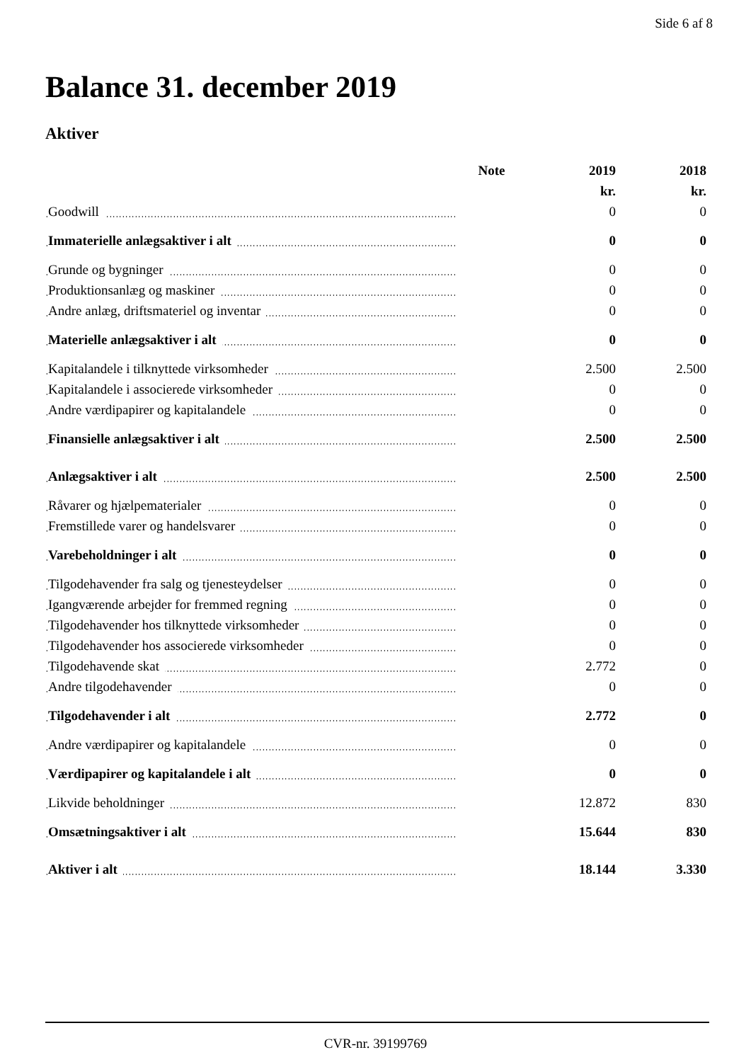Side 6 af 8
Balance 31. december 2019
Aktiver
| | Note | 2019 | 2018 |
| --- | --- | --- | --- |
| | | kr. | kr. |
| Goodwill | | 0 | 0 |
| Immaterielle anlægsaktiver i alt | | 0 | 0 |
| Grunde og bygninger | | 0 | 0 |
| Produktionsanlæg og maskiner | | 0 | 0 |
| Andre anlæg, driftsmateriel og inventar | | 0 | 0 |
| Materielle anlægsaktiver i alt | | 0 | 0 |
| Kapitalandele i tilknyttede virksomheder | | 2.500 | 2.500 |
| Kapitalandele i associerede virksomheder | | 0 | 0 |
| Andre værdipapirer og kapitalandele | | 0 | 0 |
| Finansielle anlægsaktiver i alt | | 2.500 | 2.500 |
| Anlægsaktiver i alt | | 2.500 | 2.500 |
| Råvarer og hjælpematerialer | | 0 | 0 |
| Fremstillede varer og handelsvarer | | 0 | 0 |
| Varebeholdninger i alt | | 0 | 0 |
| Tilgodehavender fra salg og tjenesteydelser | | 0 | 0 |
| Igangværende arbejder for fremmed regning | | 0 | 0 |
| Tilgodehavender hos tilknyttede virksomheder | | 0 | 0 |
| Tilgodehavender hos associerede virksomheder | | 0 | 0 |
| Tilgodehavende skat | | 2.772 | 0 |
| Andre tilgodehavender | | 0 | 0 |
| Tilgodehavender i alt | | 2.772 | 0 |
| Andre værdipapirer og kapitalandele | | 0 | 0 |
| Værdipapirer og kapitalandele i alt | | 0 | 0 |
| Likvide beholdninger | | 12.872 | 830 |
| Omsætningsaktiver i alt | | 15.644 | 830 |
| Aktiver i alt | | 18.144 | 3.330 |
CVR-nr. 39199769